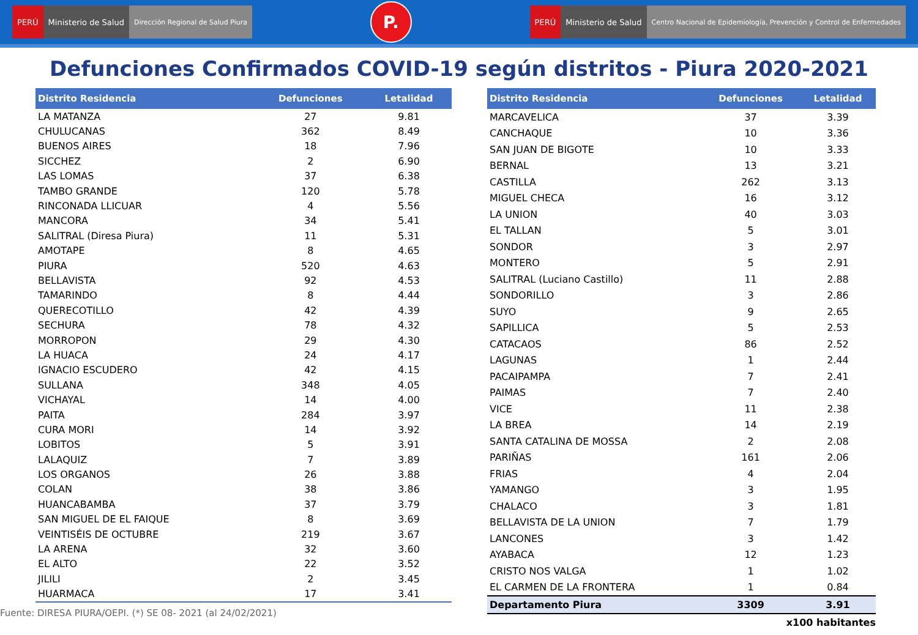PERÚ Ministerio de Salud Dirección Regional de Salud Piura
P.
PERÚ Ministerio de Salud Centro Nacional de Epidemiología, Prevención y Control de Enfermedades
Defunciones Confirmados COVID-19 según distritos - Piura 2020-2021
| Distrito Residencia | Defunciones | Letalidad |
| --- | --- | --- |
| LA MATANZA | 27 | 9.81 |
| CHULUCANAS | 362 | 8.49 |
| BUENOS AIRES | 18 | 7.96 |
| SICCHEZ | 2 | 6.90 |
| LAS LOMAS | 37 | 6.38 |
| TAMBO GRANDE | 120 | 5.78 |
| RINCONADA LLICUAR | 4 | 5.56 |
| MANCORA | 34 | 5.41 |
| SALITRAL (Diresa Piura) | 11 | 5.31 |
| AMOTAPE | 8 | 4.65 |
| PIURA | 520 | 4.63 |
| BELLAVISTA | 92 | 4.53 |
| TAMARINDO | 8 | 4.44 |
| QUERECOTILLO | 42 | 4.39 |
| SECHURA | 78 | 4.32 |
| MORROPON | 29 | 4.30 |
| LA HUACA | 24 | 4.17 |
| IGNACIO ESCUDERO | 42 | 4.15 |
| SULLANA | 348 | 4.05 |
| VICHAYAL | 14 | 4.00 |
| PAITA | 284 | 3.97 |
| CURA MORI | 14 | 3.92 |
| LOBITOS | 5 | 3.91 |
| LALAQUIZ | 7 | 3.89 |
| LOS ORGANOS | 26 | 3.88 |
| COLAN | 38 | 3.86 |
| HUANCABAMBA | 37 | 3.79 |
| SAN MIGUEL DE EL FAIQUE | 8 | 3.69 |
| VEINTISÉIS DE OCTUBRE | 219 | 3.67 |
| LA ARENA | 32 | 3.60 |
| EL ALTO | 22 | 3.52 |
| JILILI | 2 | 3.45 |
| HUARMACA | 17 | 3.41 |
Fuente: DIRESA PIURA/OEPI. (*) SE 08- 2021 (al 24/02/2021)
| Distrito Residencia | Defunciones | Letalidad |
| --- | --- | --- |
| MARCAVELICA | 37 | 3.39 |
| CANCHAQUE | 10 | 3.36 |
| SAN JUAN DE BIGOTE | 10 | 3.33 |
| BERNAL | 13 | 3.21 |
| CASTILLA | 262 | 3.13 |
| MIGUEL CHECA | 16 | 3.12 |
| LA UNION | 40 | 3.03 |
| EL TALLAN | 5 | 3.01 |
| SONDOR | 3 | 2.97 |
| MONTERO | 5 | 2.91 |
| SALITRAL (Luciano Castillo) | 11 | 2.88 |
| SONDORILLO | 3 | 2.86 |
| SUYO | 9 | 2.65 |
| SAPILLICA | 5 | 2.53 |
| CATACAOS | 86 | 2.52 |
| LAGUNAS | 1 | 2.44 |
| PACAIPAMPA | 7 | 2.41 |
| PAIMAS | 7 | 2.40 |
| VICE | 11 | 2.38 |
| LA BREA | 14 | 2.19 |
| SANTA CATALINA DE MOSSA | 2 | 2.08 |
| PARIÑAS | 161 | 2.06 |
| FRIAS | 4 | 2.04 |
| YAMANGO | 3 | 1.95 |
| CHALACO | 3 | 1.81 |
| BELLAVISTA DE LA UNION | 7 | 1.79 |
| LANCONES | 3 | 1.42 |
| AYABACA | 12 | 1.23 |
| CRISTO NOS VALGA | 1 | 1.02 |
| EL CARMEN DE LA FRONTERA | 1 | 0.84 |
| Departamento Piura | 3309 | 3.91 |
x100 habitantes